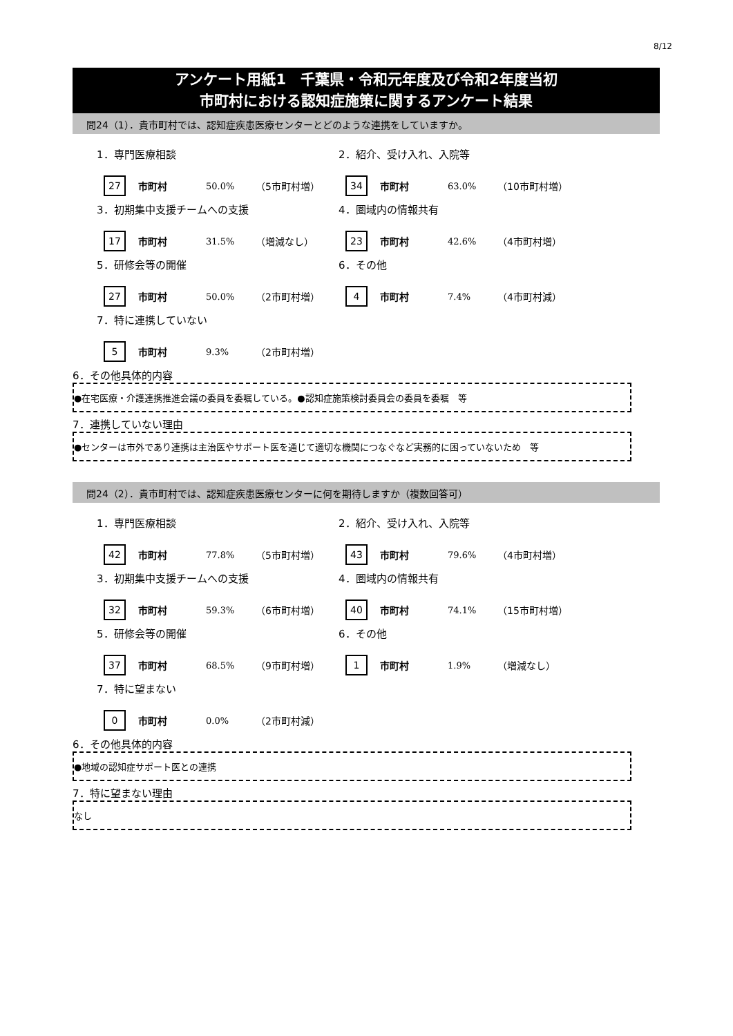8/12
アンケート用紙1　千葉県・令和元年度及び令和2年度当初
市町村における認知症施策に関するアンケート結果
問24（1）．貴市町村では、認知症疾患医療センターとどのような連携をしていますか。
1．専門医療相談
27 市町村 50.0% （5市町村増）
2．紹介、受け入れ、入院等
34 市町村 63.0% （10市町村増）
3．初期集中支援チームへの支援
17 市町村 31.5% （増減なし）
4．圏域内の情報共有
23 市町村 42.6% （4市町村増）
5．研修会等の開催
27 市町村 50.0% （2市町村増）
6．その他
4 市町村 7.4% （4市町村減）
7．特に連携していない
5 市町村 9.3% （2市町村増）
6．その他具体的内容
●在宅医療・介護連携推進会議の委員を委嘱している。●認知症施策検討委員会の委員を委嘱　等
7．連携していない理由
●センターは市外であり連携は主治医やサポート医を通じて適切な機関につなぐなど実務的に困っていないため　等
問24（2）．貴市町村では、認知症疾患医療センターに何を期待しますか（複数回答可）
1．専門医療相談
42 市町村 77.8% （5市町村増）
2．紹介、受け入れ、入院等
43 市町村 79.6% （4市町村増）
3．初期集中支援チームへの支援
32 市町村 59.3% （6市町村増）
4．圏域内の情報共有
40 市町村 74.1% （15市町村増）
5．研修会等の開催
37 市町村 68.5% （9市町村増）
6．その他
1 市町村 1.9% （増減なし）
7．特に望まない
0 市町村 0.0% （2市町村減）
6．その他具体的内容
●地域の認知症サポート医との連携
7．特に望まない理由
なし